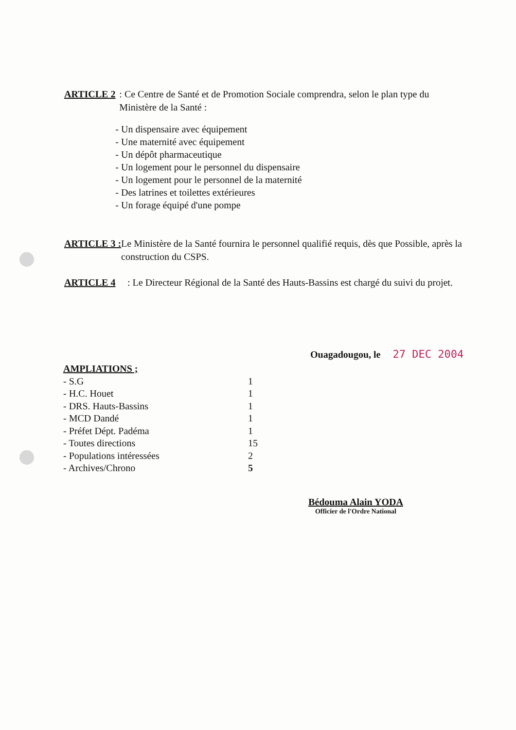ARTICLE 2 : Ce Centre de Santé et de Promotion Sociale comprendra, selon le plan type du Ministère de la Santé :
- Un dispensaire avec équipement
- Une maternité avec équipement
- Un dépôt pharmaceutique
- Un logement pour le personnel du dispensaire
- Un logement pour le personnel de la maternité
- Des latrines et toilettes extérieures
- Un forage équipé d'une pompe
ARTICLE 3 : Le Ministère de la Santé fournira le personnel qualifié requis, dès que Possible, après la construction du CSPS.
ARTICLE 4 : Le Directeur Régional de la Santé des Hauts-Bassins est chargé du suivi du projet.
Ouagadougou, le 27 DEC 2004
AMPLIATIONS ;
| - S.G | 1 |
| - H.C. Houet | 1 |
| - DRS. Hauts-Bassins | 1 |
| - MCD Dandé | 1 |
| - Préfet Dépt. Padéma | 1 |
| - Toutes directions | 15 |
| - Populations intéressées | 2 |
| - Archives/Chrono | 5 |
Bédouma Alain YODA
Officier de l'Ordre National